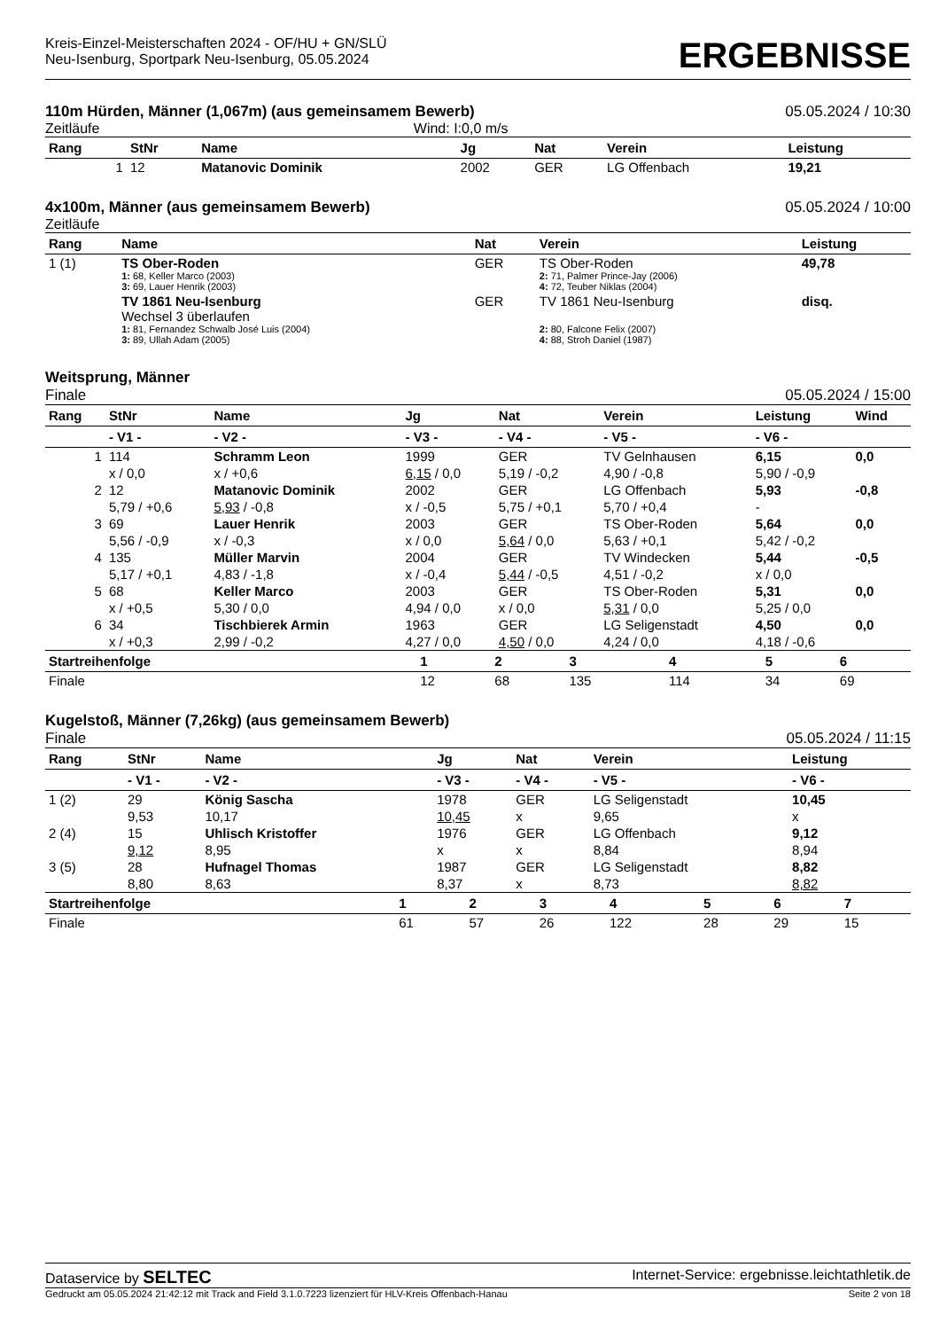Kreis-Einzel-Meisterschaften 2024 - OF/HU + GN/SLÜ
Neu-Isenburg, Sportpark Neu-Isenburg, 05.05.2024
ERGEBNISSE
110m Hürden, Männer (1,067m) (aus gemeinsamem Bewerb) 05.05.2024 / 10:30
Zeitläufe Wind: I:0,0 m/s
| Rang | StNr | Name | Jg | Nat | Verein | Leistung |
| --- | --- | --- | --- | --- | --- | --- |
| 1 | 12 | Matanovic Dominik | 2002 | GER | LG Offenbach | 19,21 |
4x100m, Männer (aus gemeinsamem Bewerb) 05.05.2024 / 10:00
Zeitläufe
| Rang | Name | Nat | Verein | Leistung |
| --- | --- | --- | --- | --- |
| 1 (1) | TS Ober-Roden 1: 68, Keller Marco (2003) 3: 69, Lauer Henrik (2003) | GER | TS Ober-Roden 2: 71, Palmer Prince-Jay (2006) 4: 72, Teuber Niklas (2004) | 49,78 |
| | TV 1861 Neu-Isenburg Wechsel 3 überlaufen 1: 81, Fernandez Schwalb José Luis (2004) 3: 89, Ullah Adam (2005) | GER | TV 1861 Neu-Isenburg 2: 80, Falcone Felix (2007) 4: 88, Stroh Daniel (1987) | disq. |
Weitsprung, Männer
Finale 05.05.2024 / 15:00
| Rang | StNr | Name | Jg | Nat | Verein | Leistung | Wind |
| --- | --- | --- | --- | --- | --- | --- | --- |
| | - V1 - | - V2 - | - V3 - | - V4 - | - V5 - | - V6 - | |
| 1 | 114 | Schramm Leon | 1999 | GER | TV Gelnhausen | 6,15 | 0,0 |
| | x / 0,0 | x / +0,6 | 6,15 / 0,0 | 5,19 / -0,2 | 4,90 / -0,8 | 5,90 / -0,9 | |
| 2 | 12 | Matanovic Dominik | 2002 | GER | LG Offenbach | 5,93 | -0,8 |
| | 5,79 / +0,6 | 5,93 / -0,8 | x / -0,5 | 5,75 / +0,1 | 5,70 / +0,4 | - | |
| 3 | 69 | Lauer Henrik | 2003 | GER | TS Ober-Roden | 5,64 | 0,0 |
| | 5,56 / -0,9 | x / -0,3 | x / 0,0 | 5,64 / 0,0 | 5,63 / +0,1 | 5,42 / -0,2 | |
| 4 | 135 | Müller Marvin | 2004 | GER | TV Windecken | 5,44 | -0,5 |
| | 5,17 / +0,1 | 4,83 / -1,8 | x / -0,4 | 5,44 / -0,5 | 4,51 / -0,2 | x / 0,0 | |
| 5 | 68 | Keller Marco | 2003 | GER | TS Ober-Roden | 5,31 | 0,0 |
| | x / +0,5 | 5,30 / 0,0 | 4,94 / 0,0 | x / 0,0 | 5,31 / 0,0 | 5,25 / 0,0 | |
| 6 | 34 | Tischbierek Armin | 1963 | GER | LG Seligenstadt | 4,50 | 0,0 |
| | x / +0,3 | 2,99 / -0,2 | 4,27 / 0,0 | 4,50 / 0,0 | 4,24 / 0,0 | 4,18 / -0,6 | |
| Startreihenfolge | 1 | 2 | 3 | 4 | 5 | 6 |
| --- | --- | --- | --- | --- | --- | --- |
| Finale | 12 | 68 | 135 | 114 | 34 | 69 |
Kugelstoß, Männer (7,26kg) (aus gemeinsamem Bewerb)
Finale 05.05.2024 / 11:15
| Rang | StNr | Name | Jg | Nat | Verein | Leistung |
| --- | --- | --- | --- | --- | --- | --- |
| | - V1 - | - V2 - | - V3 - | - V4 - | - V5 - | - V6 - |
| 1 (2) | 29 | König Sascha | 1978 | GER | LG Seligenstadt | 10,45 |
| | 9,53 | 10,17 | 10,45 | x | 9,65 | x |
| 2 (4) | 15 | Uhlisch Kristoffer | 1976 | GER | LG Offenbach | 9,12 |
| | 9,12 | 8,95 | x | x | 8,84 | 8,94 |
| 3 (5) | 28 | Hufnagel Thomas | 1987 | GER | LG Seligenstadt | 8,82 |
| | 8,80 | 8,63 | 8,37 | x | 8,73 | 8,82 |
| Startreihenfolge | 1 | 2 | 3 | 4 | 5 | 6 | 7 |
| --- | --- | --- | --- | --- | --- | --- | --- |
| Finale | 61 | 57 | 26 | 122 | 28 | 29 | 15 |
Dataservice by SELTEC Internet-Service: ergebnisse.leichtathletik.de
Gedruckt am 05.05.2024 21:42:12 mit Track and Field 3.1.0.7223 lizenziert für HLV-Kreis Offenbach-Hanau Seite 2 von 18